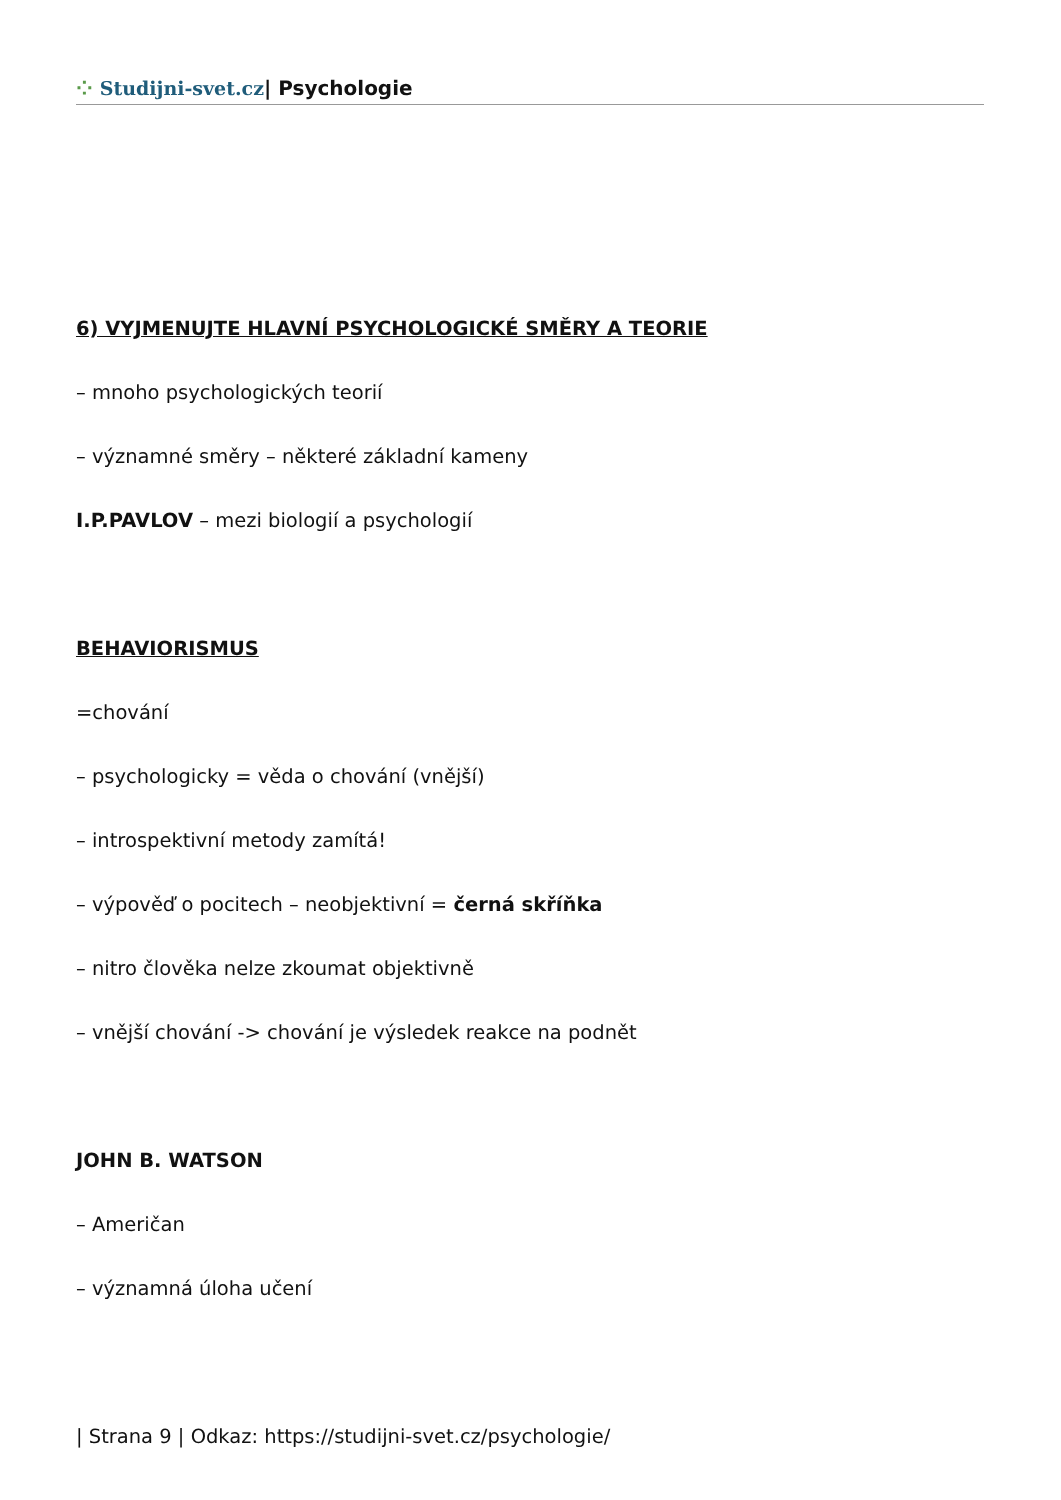⁘ Studijni-svet.cz| Psychologie
6) VYJMENUJTE HLAVNÍ PSYCHOLOGICKÉ SMĚRY A TEORIE
– mnoho psychologických teorií
– významné směry – některé základní kameny
I.P.PAVLOV – mezi biologií a psychologií
BEHAVIORISMUS
=chování
– psychologicky = věda o chování (vnější)
– introspektivní metody zamítá!
– výpověď o pocitech – neobjektivní = černá skříňka
– nitro člověka nelze zkoumat objektivně
– vnější chování -> chování je výsledek reakce na podnět
JOHN B. WATSON
– Američan
– významná úloha učení
| Strana 9 | Odkaz: https://studijni-svet.cz/psychologie/